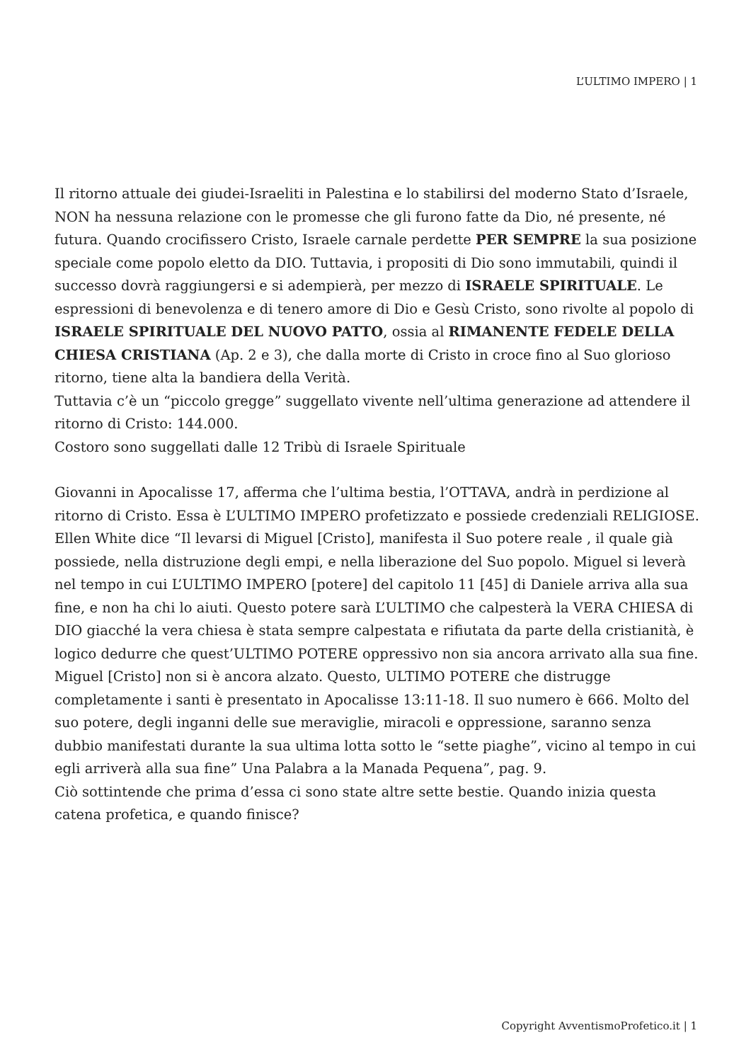L’ULTIMO IMPERO | 1
Il ritorno attuale dei giudei-Israeliti in Palestina e lo stabilirsi del moderno Stato d’Israele, NON ha nessuna relazione con le promesse che gli furono fatte da Dio, né presente, né futura. Quando crocifissero Cristo, Israele carnale perdette PER SEMPRE la sua posizione speciale come popolo eletto da DIO. Tuttavia, i propositi di Dio sono immutabili, quindi il successo dovrà raggiungersi e si adempierà, per mezzo di ISRAELE SPIRITUALE. Le espressioni di benevolenza e di tenero amore di Dio e Gesù Cristo, sono rivolte al popolo di ISRAELE SPIRITUALE DEL NUOVO PATTO, ossia al RIMANENTE FEDELE DELLA CHIESA CRISTIANA (Ap. 2 e 3), che dalla morte di Cristo in croce fino al Suo glorioso ritorno, tiene alta la bandiera della Verità.
Tuttavia c’è un “piccolo gregge” suggellato vivente nell’ultima generazione ad attendere il ritorno di Cristo: 144.000.
Costoro sono suggellati dalle 12 Tribù di Israele Spirituale
Giovanni in Apocalisse 17, afferma che l’ultima bestia, l’OTTAVA, andrà in perdizione al ritorno di Cristo. Essa è L’ULTIMO IMPERO profetizzato e possiede credenziali RELIGIOSE.
Ellen White dice “Il levarsi di Miguel [Cristo], manifesta il Suo potere reale , il quale già possiede, nella distruzione degli empi, e nella liberazione del Suo popolo. Miguel si leverà nel tempo in cui L’ULTIMO IMPERO [potere] del capitolo 11 [45] di Daniele arriva alla sua fine, e non ha chi lo aiuti. Questo potere sarà L’ULTIMO che calpesterà la VERA CHIESA di DIO giacché la vera chiesa è stata sempre calpestata e rifiutata da parte della cristianità, è logico dedurre che quest’ULTIMO POTERE oppressivo non sia ancora arrivato alla sua fine. Miguel [Cristo] non si è ancora alzato. Questo, ULTIMO POTERE che distrugge completamente i santi è presentato in Apocalisse 13:11-18. Il suo numero è 666. Molto del suo potere, degli inganni delle sue meraviglie, miracoli e oppressione, saranno senza dubbio manifestati durante la sua ultima lotta sotto le “sette piaghe”, vicino al tempo in cui egli arriverà alla sua fine” Una Palabra a la Manada Pequena”, pag. 9.
Ciò sottintende che prima d’essa ci sono state altre sette bestie. Quando inizia questa catena profetica, e quando finisce?
Copyright AvventismoProfetico.it | 1